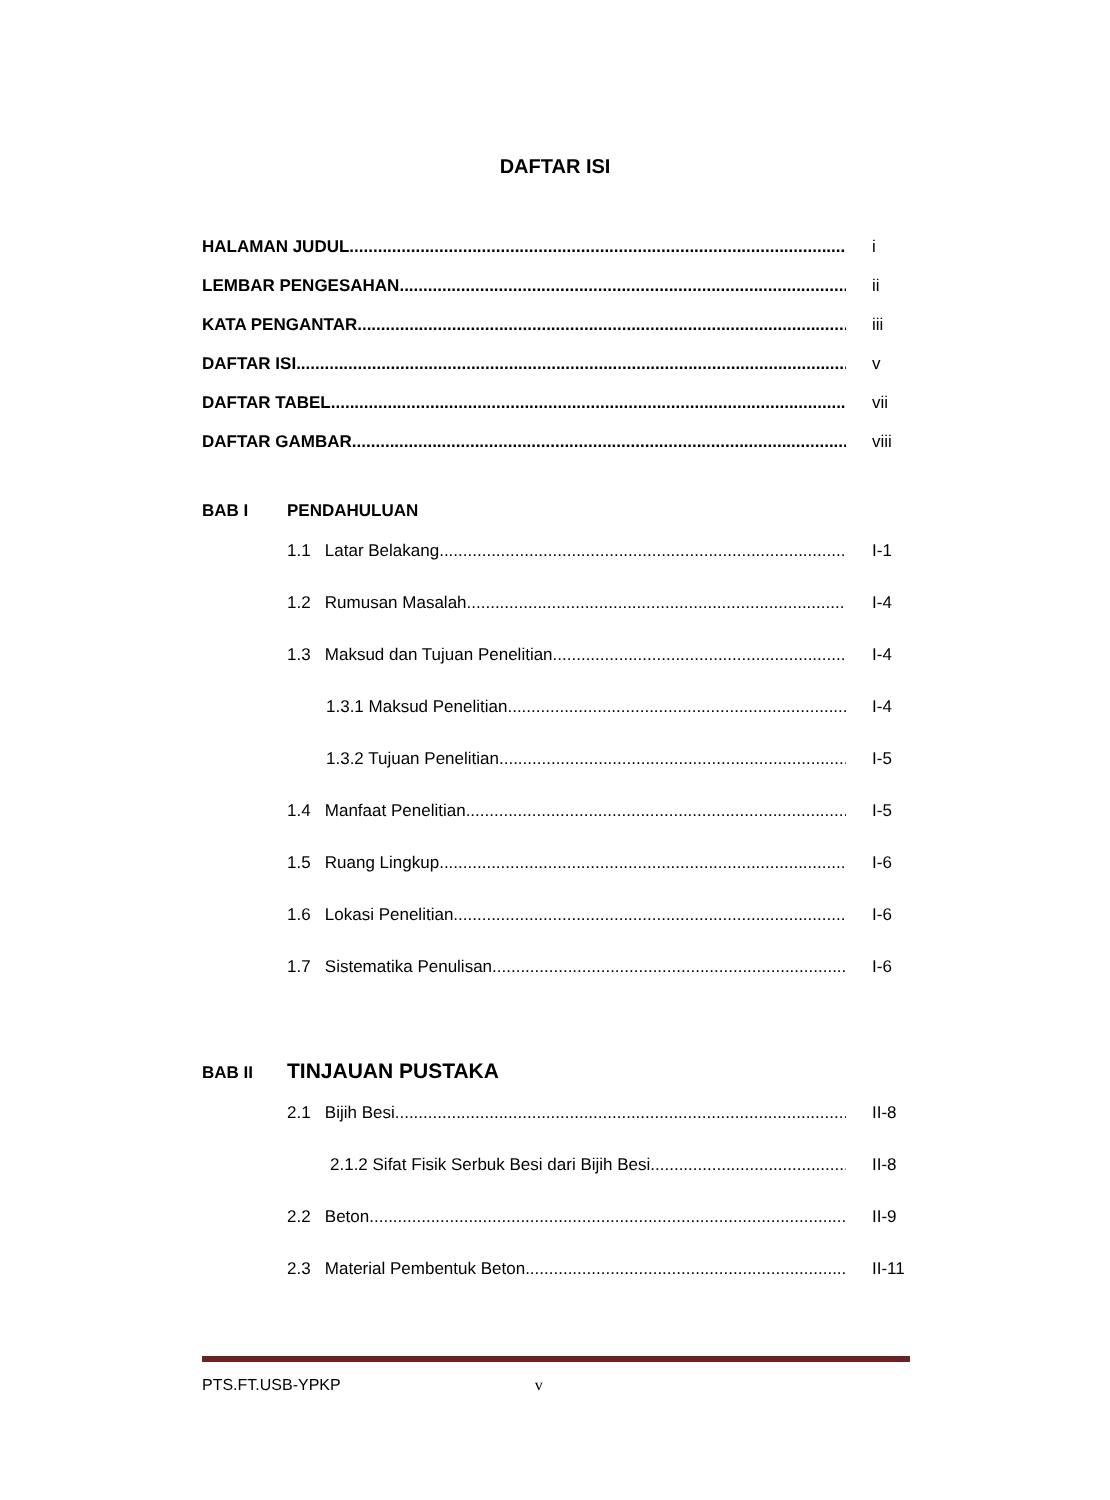DAFTAR ISI
HALAMAN JUDUL i
LEMBAR PENGESAHAN ii
KATA PENGANTAR iii
DAFTAR ISI v
DAFTAR TABEL vii
DAFTAR GAMBAR viii
BAB I PENDAHULUAN
1.1 Latar Belakang I-1
1.2 Rumusan Masalah I-4
1.3 Maksud dan Tujuan Penelitian I-4
1.3.1 Maksud Penelitian I-4
1.3.2 Tujuan Penelitian I-5
1.4 Manfaat Penelitian I-5
1.5 Ruang Lingkup I-6
1.6 Lokasi Penelitian I-6
1.7 Sistematika Penulisan I-6
BAB II TINJAUAN PUSTAKA
2.1 Bijih Besi.. II-8
2.1.2 Sifat Fisik Serbuk Besi dari Bijih Besi II-8
2.2 Beton II-9
2.3 Material Pembentuk Beton II-11
PTS.FT.USB-YPKP v